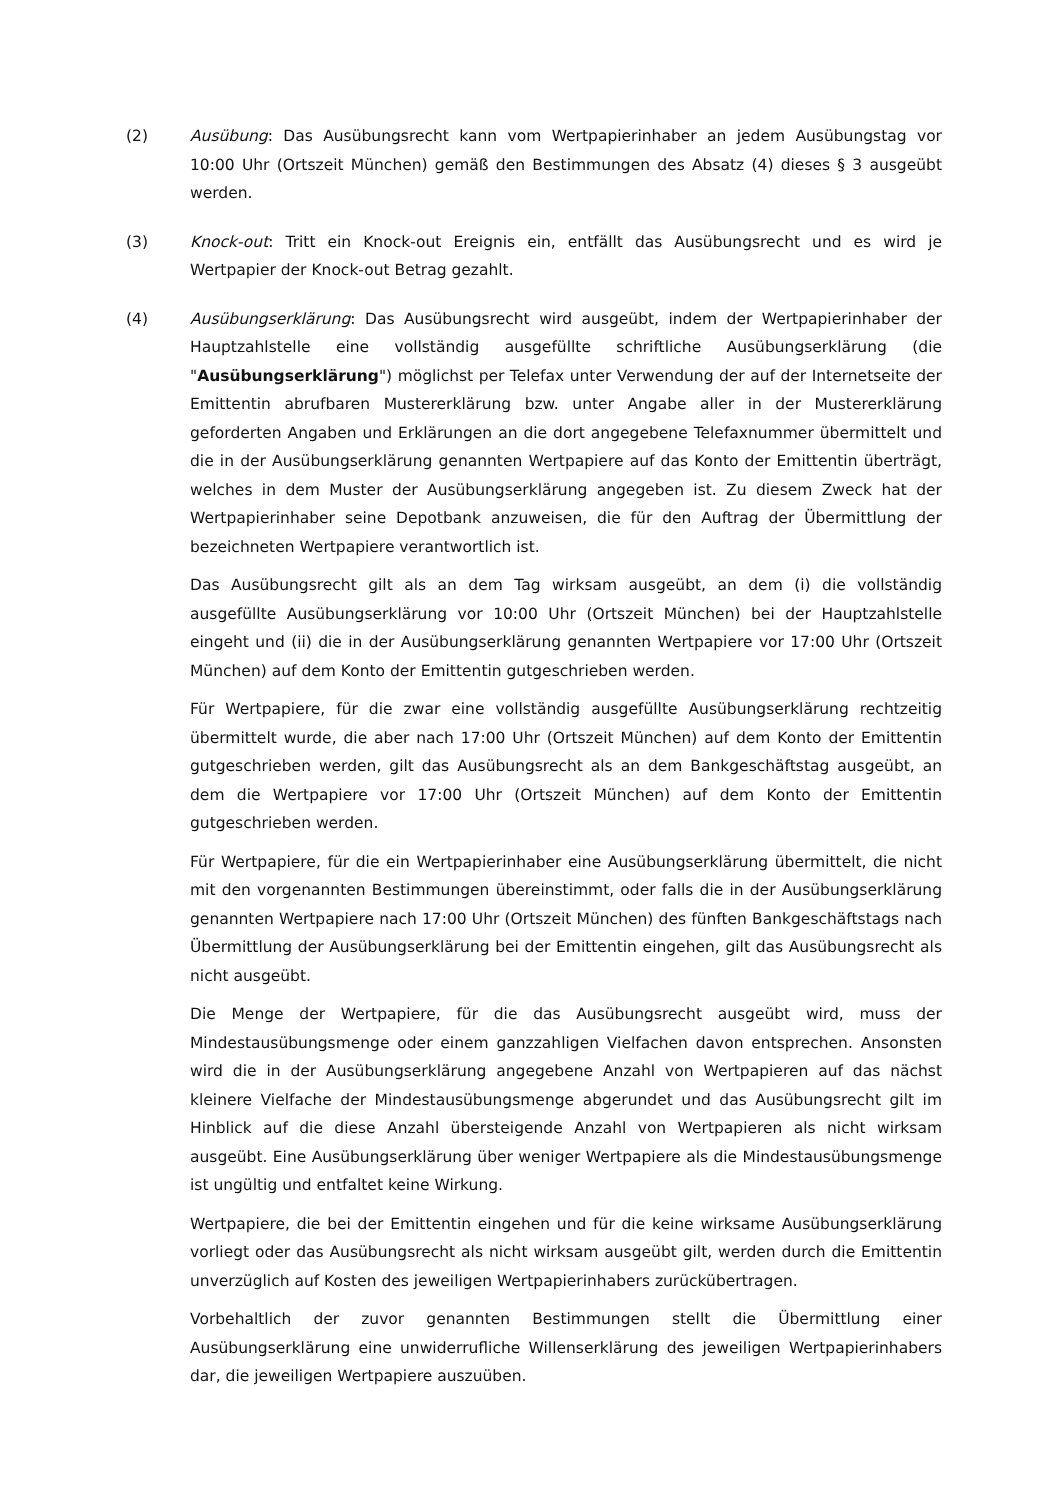(2) Ausübung: Das Ausübungsrecht kann vom Wertpapierinhaber an jedem Ausübungstag vor 10:00 Uhr (Ortszeit München) gemäß den Bestimmungen des Absatz (4) dieses § 3 ausgeübt werden.
(3) Knock-out: Tritt ein Knock-out Ereignis ein, entfällt das Ausübungsrecht und es wird je Wertpapier der Knock-out Betrag gezahlt.
(4) Ausübungserklärung: Das Ausübungsrecht wird ausgeübt, indem der Wertpapierinhaber der Hauptzahlstelle eine vollständig ausgefüllte schriftliche Ausübungserklärung (die "Ausübungserklärung") möglichst per Telefax unter Verwendung der auf der Internetseite der Emittentin abrufbaren Mustererklärung bzw. unter Angabe aller in der Mustererklärung geforderten Angaben und Erklärungen an die dort angegebene Telefaxnummer übermittelt und die in der Ausübungserklärung genannten Wertpapiere auf das Konto der Emittentin überträgt, welches in dem Muster der Ausübungserklärung angegeben ist. Zu diesem Zweck hat der Wertpapierinhaber seine Depotbank anzuweisen, die für den Auftrag der Übermittlung der bezeichneten Wertpapiere verantwortlich ist.
Das Ausübungsrecht gilt als an dem Tag wirksam ausgeübt, an dem (i) die vollständig ausgefüllte Ausübungserklärung vor 10:00 Uhr (Ortszeit München) bei der Hauptzahlstelle eingeht und (ii) die in der Ausübungserklärung genannten Wertpapiere vor 17:00 Uhr (Ortszeit München) auf dem Konto der Emittentin gutgeschrieben werden.
Für Wertpapiere, für die zwar eine vollständig ausgefüllte Ausübungserklärung rechtzeitig übermittelt wurde, die aber nach 17:00 Uhr (Ortszeit München) auf dem Konto der Emittentin gutgeschrieben werden, gilt das Ausübungsrecht als an dem Bankgeschäftstag ausgeübt, an dem die Wertpapiere vor 17:00 Uhr (Ortszeit München) auf dem Konto der Emittentin gutgeschrieben werden.
Für Wertpapiere, für die ein Wertpapierinhaber eine Ausübungserklärung übermittelt, die nicht mit den vorgenannten Bestimmungen übereinstimmt, oder falls die in der Ausübungserklärung genannten Wertpapiere nach 17:00 Uhr (Ortszeit München) des fünften Bankgeschäftstags nach Übermittlung der Ausübungserklärung bei der Emittentin eingehen, gilt das Ausübungsrecht als nicht ausgeübt.
Die Menge der Wertpapiere, für die das Ausübungsrecht ausgeübt wird, muss der Mindestausübungsmenge oder einem ganzzahligen Vielfachen davon entsprechen. Ansonsten wird die in der Ausübungserklärung angegebene Anzahl von Wertpapieren auf das nächst kleinere Vielfache der Mindestausübungsmenge abgerundet und das Ausübungsrecht gilt im Hinblick auf die diese Anzahl übersteigende Anzahl von Wertpapieren als nicht wirksam ausgeübt. Eine Ausübungserklärung über weniger Wertpapiere als die Mindestausübungsmenge ist ungültig und entfaltet keine Wirkung.
Wertpapiere, die bei der Emittentin eingehen und für die keine wirksame Ausübungserklärung vorliegt oder das Ausübungsrecht als nicht wirksam ausgeübt gilt, werden durch die Emittentin unverzüglich auf Kosten des jeweiligen Wertpapierinhabers zurückübertragen.
Vorbehaltlich der zuvor genannten Bestimmungen stellt die Übermittlung einer Ausübungserklärung eine unwiderrufliche Willenserklärung des jeweiligen Wertpapierinhabers dar, die jeweiligen Wertpapiere auszuüben.